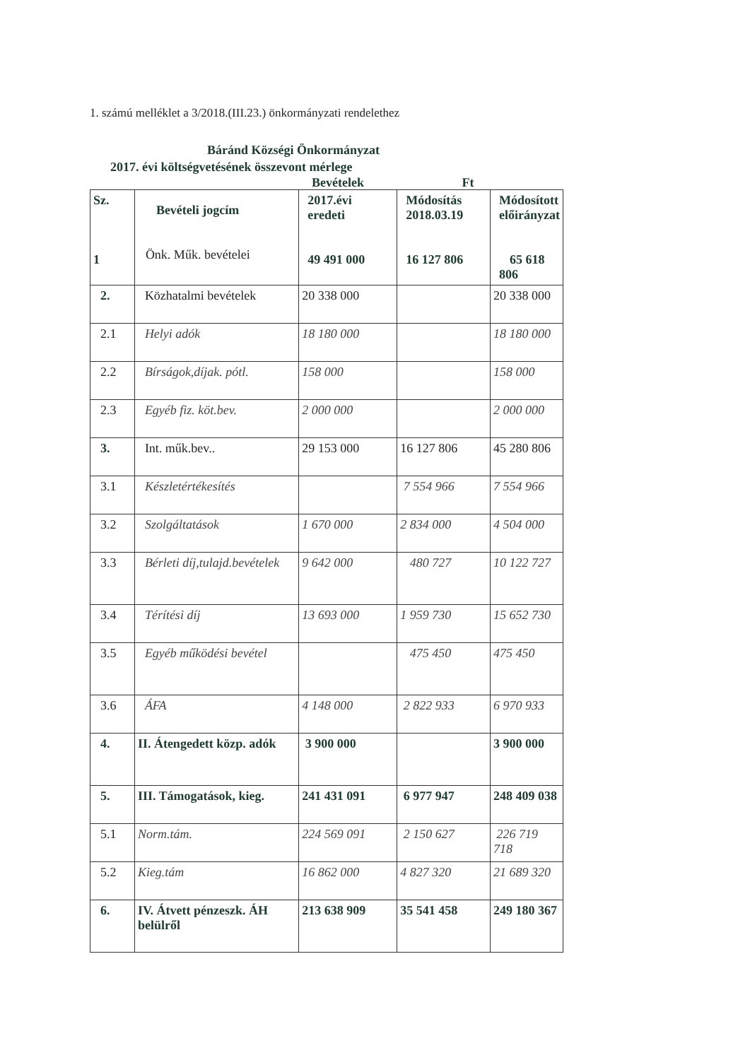1. számú melléklet a 3/2018.(III.23.) önkormányzati rendelethez
Báránd Községi Önkormányzat
2017. évi költségvetésének összevont mérlege
Bevételek Ft
| Sz. 1 | Bevételi jogcím Önk. Műk. bevételei | 2017.évi eredeti 49 491 000 | Módosítás 2018.03.19 16 127 806 | Módosított előirányzat 65 618 806 |
| --- | --- | --- | --- | --- |
| 2. | Közhatalmi bevételek | 20 338 000 | | 20 338 000 |
| 2.1 | Helyi adók | 18 180 000 | | 18 180 000 |
| 2.2 | Bírságok,díjak. pótl. | 158 000 | | 158 000 |
| 2.3 | Egyéb fiz. köt.bev. | 2 000 000 | | 2 000 000 |
| 3. | Int. műk.bev.. | 29 153 000 | 16 127 806 | 45 280 806 |
| 3.1 | Készletértékesítés | | 7 554 966 | 7 554 966 |
| 3.2 | Szolgáltatások | 1 670 000 | 2 834 000 | 4 504 000 |
| 3.3 | Bérleti díj,tulajd.bevételek | 9 642 000 | 480 727 | 10 122 727 |
| 3.4 | Térítési díj | 13 693 000 | 1 959 730 | 15 652 730 |
| 3.5 | Egyéb működési bevétel | | 475 450 | 475 450 |
| 3.6 | ÁFA | 4 148 000 | 2 822 933 | 6 970 933 |
| 4. | II. Átengedett közp. adók | 3 900 000 | | 3 900 000 |
| 5. | III. Támogatások, kieg. | 241 431 091 | 6 977 947 | 248 409 038 |
| 5.1 | Norm.tám. | 224 569 091 | 2 150 627 | 226 719 718 |
| 5.2 | Kieg.tám | 16 862 000 | 4 827 320 | 21 689 320 |
| 6. | IV. Átvett pénzeszk. ÁH belülről | 213 638 909 | 35 541 458 | 249 180 367 |